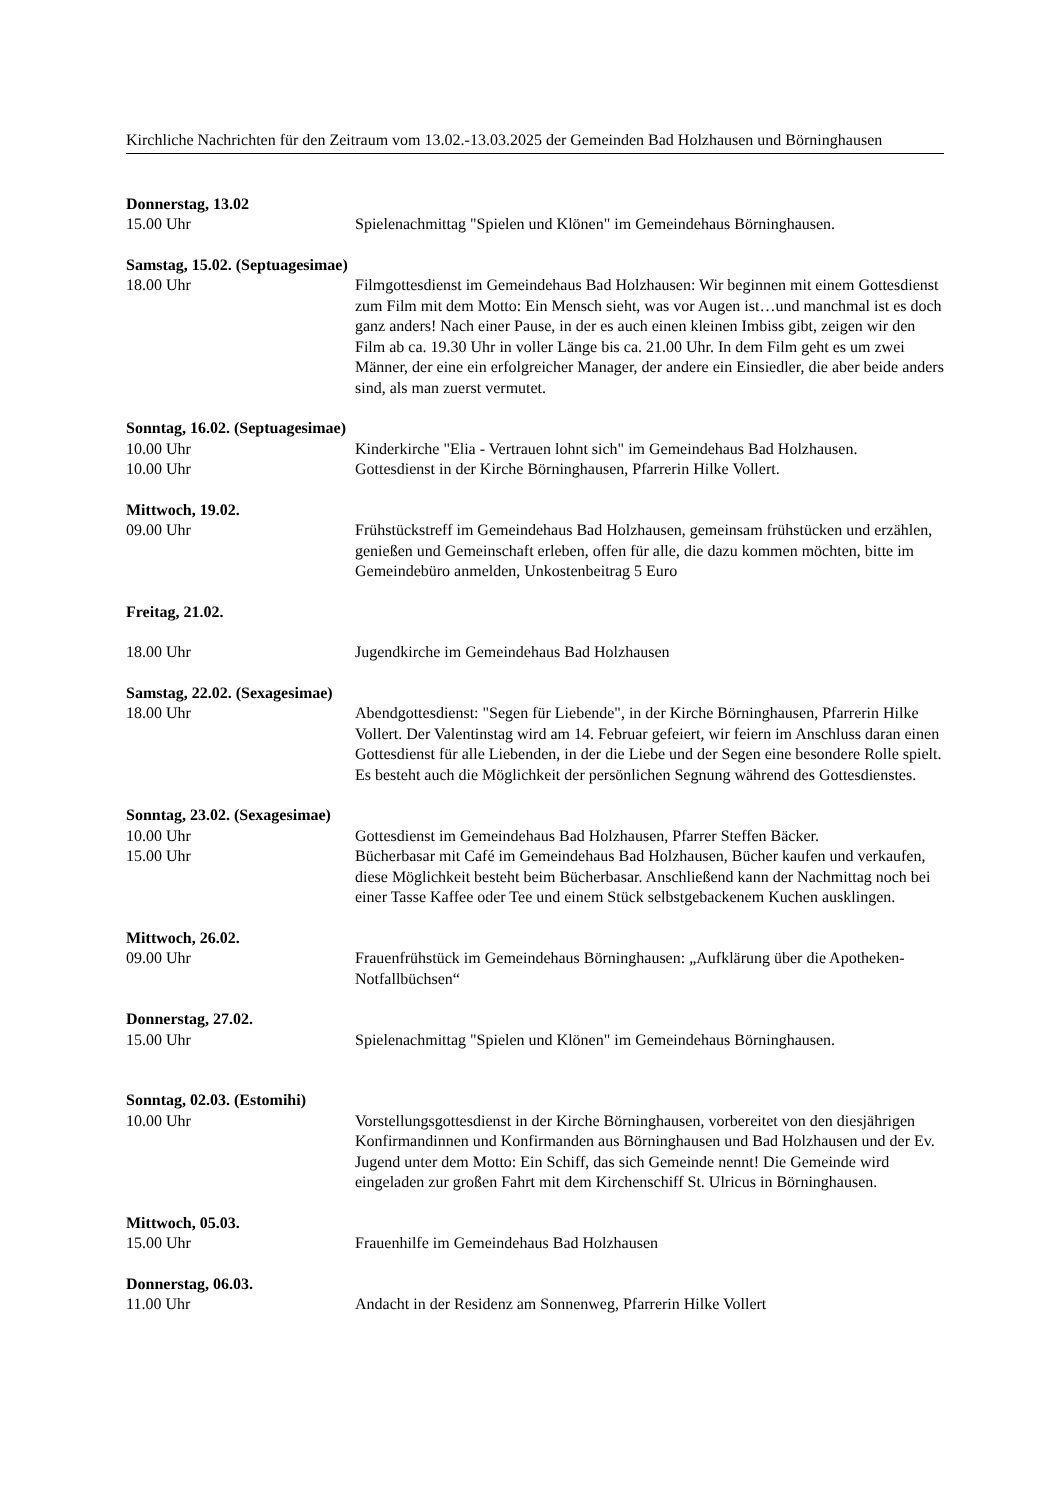Kirchliche Nachrichten für den Zeitraum vom 13.02.-13.03.2025 der Gemeinden Bad Holzhausen und Börninghausen
Donnerstag, 13.02
15.00 Uhr Spielenachmittag "Spielen und Klönen" im Gemeindehaus Börninghausen.
Samstag, 15.02. (Septuagesimae)
18.00 Uhr Filmgottesdienst im Gemeindehaus Bad Holzhausen: Wir beginnen mit einem Gottesdienst zum Film mit dem Motto: Ein Mensch sieht, was vor Augen ist…und manchmal ist es doch ganz anders! Nach einer Pause, in der es auch einen kleinen Imbiss gibt, zeigen wir den Film ab ca. 19.30 Uhr in voller Länge bis ca. 21.00 Uhr. In dem Film geht es um zwei Männer, der eine ein erfolgreicher Manager, der andere ein Einsiedler, die aber beide anders sind, als man zuerst vermutet.
Sonntag, 16.02. (Septuagesimae)
10.00 Uhr Kinderkirche "Elia - Vertrauen lohnt sich" im Gemeindehaus Bad Holzhausen.
10.00 Uhr Gottesdienst in der Kirche Börninghausen, Pfarrerin Hilke Vollert.
Mittwoch, 19.02.
09.00 Uhr Frühstückstreff im Gemeindehaus Bad Holzhausen, gemeinsam frühstücken und erzählen, genießen und Gemeinschaft erleben, offen für alle, die dazu kommen möchten, bitte im Gemeindebüro anmelden, Unkostenbeitrag 5 Euro
Freitag, 21.02.
18.00 Uhr Jugendkirche im Gemeindehaus Bad Holzhausen
Samstag, 22.02. (Sexagesimae)
18.00 Uhr Abendgottesdienst: "Segen für Liebende", in der Kirche Börninghausen, Pfarrerin Hilke Vollert. Der Valentinstag wird am 14. Februar gefeiert, wir feiern im Anschluss daran einen Gottesdienst für alle Liebenden, in der die Liebe und der Segen eine besondere Rolle spielt. Es besteht auch die Möglichkeit der persönlichen Segnung während des Gottesdienstes.
Sonntag, 23.02. (Sexagesimae)
10.00 Uhr Gottesdienst im Gemeindehaus Bad Holzhausen, Pfarrer Steffen Bäcker.
15.00 Uhr Bücherbasar mit Café im Gemeindehaus Bad Holzhausen, Bücher kaufen und verkaufen, diese Möglichkeit besteht beim Bücherbasar. Anschließend kann der Nachmittag noch bei einer Tasse Kaffee oder Tee und einem Stück selbstgebackenem Kuchen ausklingen.
Mittwoch, 26.02.
09.00 Uhr Frauenfrühstück im Gemeindehaus Börninghausen: „Aufklärung über die Apotheken-Notfallbüchsen“
Donnerstag, 27.02.
15.00 Uhr Spielenachmittag "Spielen und Klönen" im Gemeindehaus Börninghausen.
Sonntag, 02.03. (Estomihi)
10.00 Uhr Vorstellungsgottesdienst in der Kirche Börninghausen, vorbereitet von den diesjährigen Konfirmandinnen und Konfirmanden aus Börninghausen und Bad Holzhausen und der Ev. Jugend unter dem Motto: Ein Schiff, das sich Gemeinde nennt! Die Gemeinde wird eingeladen zur großen Fahrt mit dem Kirchenschiff St. Ulricus in Börninghausen.
Mittwoch, 05.03.
15.00 Uhr Frauenhilfe im Gemeindehaus Bad Holzhausen
Donnerstag, 06.03.
11.00 Uhr Andacht in der Residenz am Sonnenweg, Pfarrerin Hilke Vollert